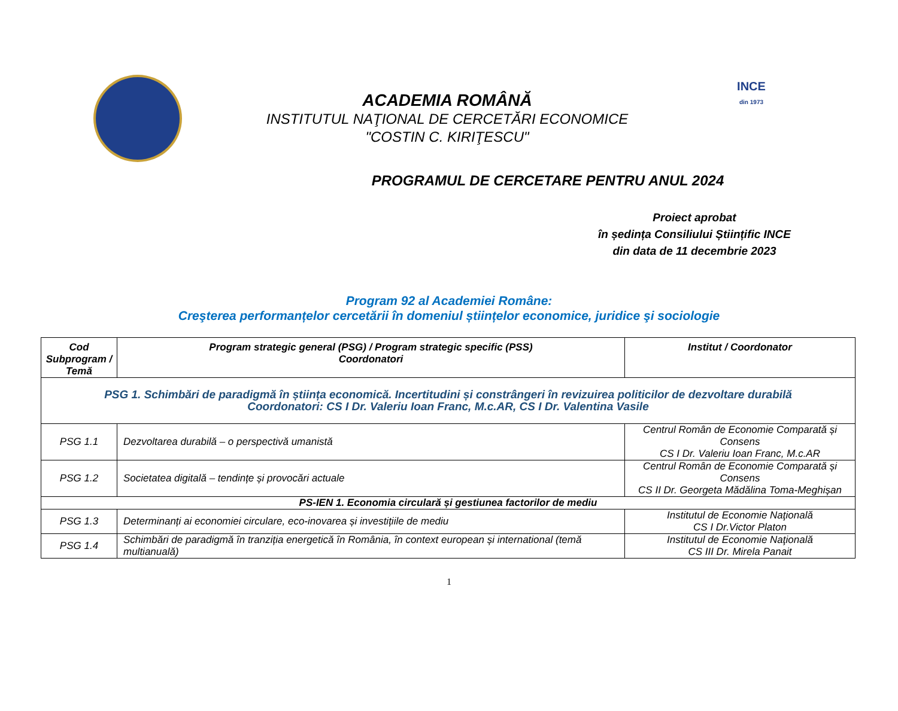ACADEMIA ROMÂNĂ
INSTITUTUL NAŢIONAL DE CERCETĂRI ECONOMICE
"COSTIN C. KIRIŢESCU"
INCE
din 1973
PROGRAMUL DE CERCETARE PENTRU ANUL 2024
Proiect aprobat
în ședința Consiliului Științific INCE
din data de 11 decembrie 2023
Program 92 al Academiei Române:
Creşterea performanțelor cercetării în domeniul științelor economice, juridice şi sociologie
| Cod Subprogram / Temă | Program strategic general (PSG) / Program strategic specific (PSS) Coordonatori | Institut / Coordonator |
| --- | --- | --- |
| PSG 1. Schimbări de paradigmă în știința economică. Incertitudini și constrângeri în revizuirea politicilor de dezvoltare durabilă Coordonatori: CS I Dr. Valeriu Ioan Franc, M.c.AR, CS I Dr. Valentina Vasile | | |
| PSG 1.1 | Dezvoltarea durabilă – o perspectivă umanistă | Centrul Român de Economie Comparată și Consens CS I Dr. Valeriu Ioan Franc, M.c.AR |
| PSG 1.2 | Societatea digitală – tendințe și provocări actuale | Centrul Român de Economie Comparată și Consens CS II Dr. Georgeta Mădălina Toma-Meghișan |
| PS-IEN 1. Economia circulară și gestiunea factorilor de mediu | | |
| PSG 1.3 | Determinanți ai economiei circulare, eco-inovarea și investițiile de mediu | Institutul de Economie Naţională CS I Dr.Victor Platon |
| PSG 1.4 | Schimbări de paradigmă în tranziția energetică în România, în context european și international (temă multianuală) | Institutul de Economie Naţională CS III Dr. Mirela Panait |
1